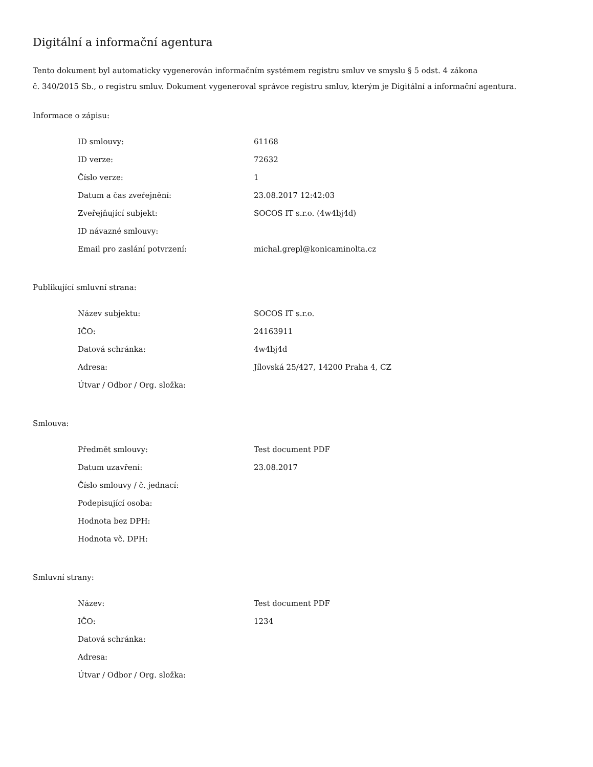Digitální a informační agentura
Tento dokument byl automaticky vygenerován informačním systémem registru smluv ve smyslu § 5 odst. 4 zákona
č. 340/2015 Sb., o registru smluv. Dokument vygeneroval správce registru smluv, kterým je Digitální a informační agentura.
Informace o zápisu:
| ID smlouvy: | 61168 |
| ID verze: | 72632 |
| Číslo verze: | 1 |
| Datum a čas zveřejnění: | 23.08.2017 12:42:03 |
| Zveřejňující subjekt: | SOCOS IT s.r.o. (4w4bj4d) |
| ID návazné smlouvy: | |
| Email pro zaslání potvrzení: | michal.grepl@konicaminolta.cz |
Publikující smluvní strana:
| Název subjektu: | SOCOS IT s.r.o. |
| IČO: | 24163911 |
| Datová schránka: | 4w4bj4d |
| Adresa: | Jílovská 25/427, 14200 Praha 4, CZ |
| Útvar / Odbor / Org. složka: | |
Smlouva:
| Předmět smlouvy: | Test document PDF |
| Datum uzavření: | 23.08.2017 |
| Číslo smlouvy / č. jednací: | |
| Podepisující osoba: | |
| Hodnota bez DPH: | |
| Hodnota vč. DPH: | |
Smluvní strany:
| Název: | Test document PDF |
| IČO: | 1234 |
| Datová schránka: | |
| Adresa: | |
| Útvar / Odbor / Org. složka: | |